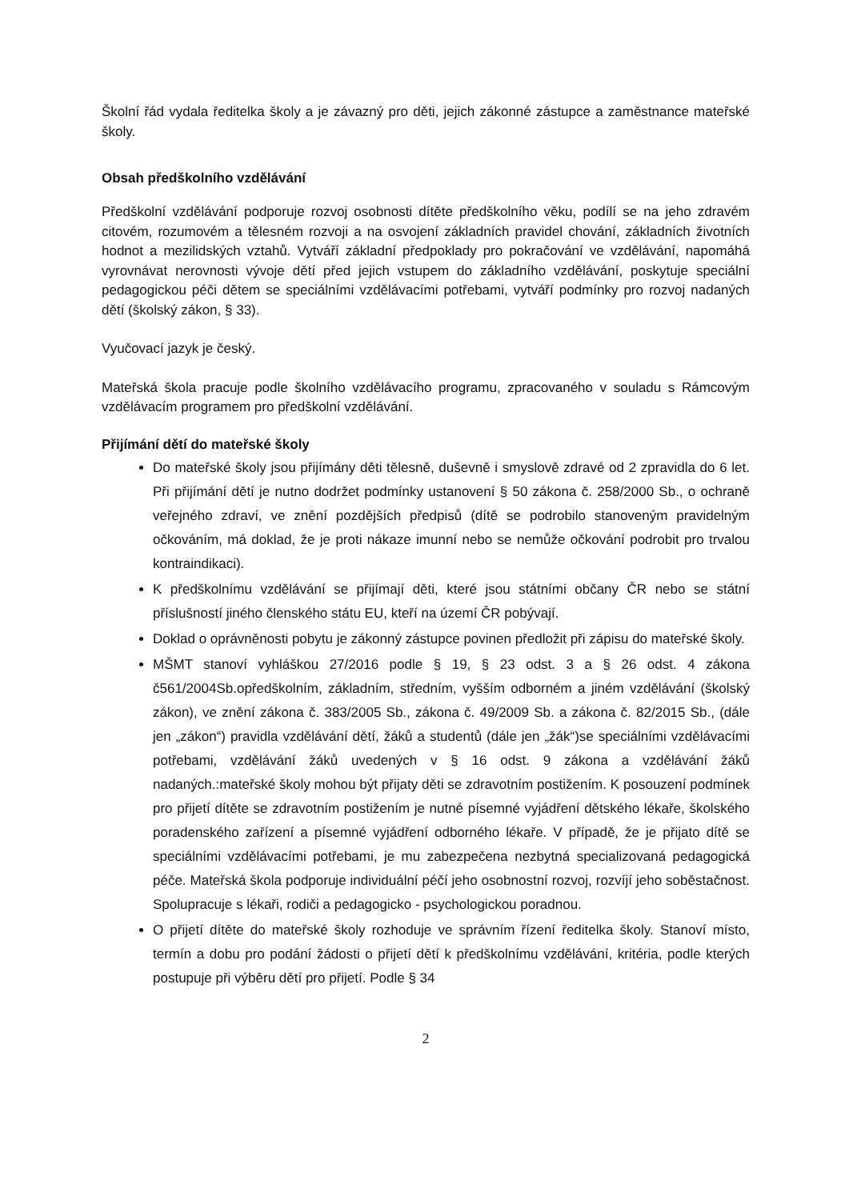Školní řád vydala ředitelka školy a je závazný pro děti, jejich zákonné zástupce a zaměstnance mateřské školy.
Obsah předškolního vzdělávání
Předškolní vzdělávání podporuje rozvoj osobnosti dítěte předškolního věku, podílí se na jeho zdravém citovém, rozumovém a tělesném rozvoji a na osvojení základních pravidel chování, základních životních hodnot a mezilidských vztahů. Vytváří základní předpoklady pro pokračování ve vzdělávání, napomáhá vyrovnávat nerovnosti vývoje dětí před jejich vstupem do základního vzdělávání, poskytuje speciální pedagogickou péči dětem se speciálními vzdělávacími potřebami, vytváří podmínky pro rozvoj nadaných dětí (školský zákon, § 33).
Vyučovací jazyk je český.
Mateřská škola pracuje podle školního vzdělávacího programu, zpracovaného v souladu s Rámcovým vzdělávacím programem pro předškolní vzdělávání.
Přijímání dětí do mateřské školy
Do mateřské školy jsou přijímány děti tělesně, duševně i smyslově zdravé od 2 zpravidla do 6 let. Při přijímání dětí je nutno dodržet podmínky ustanovení § 50 zákona č. 258/2000 Sb., o ochraně veřejného zdraví, ve znění pozdějších předpisů (dítě se podrobilo stanoveným pravidelným očkováním, má doklad, že je proti nákaze imunní nebo se nemůže očkování podrobit pro trvalou kontraindikaci).
K předškolnímu vzdělávání se přijímají děti, které jsou státními občany ČR nebo se státní příslušností jiného členského státu EU, kteří na území ČR pobývají.
Doklad o oprávněnosti pobytu je zákonný zástupce povinen předložit při zápisu do mateřské školy.
MŠMT stanoví vyhláškou 27/2016 podle § 19, § 23 odst. 3 a § 26 odst. 4 zákona č561/2004Sb.opředškolním, základním, středním, vyšším odborném a jiném vzdělávání (školský zákon), ve znění zákona č. 383/2005 Sb., zákona č. 49/2009 Sb. a zákona č. 82/2015 Sb., (dále jen „zákon“) pravidla vzdělávání dětí, žáků a studentů (dále jen „žák“)se speciálními vzdělávacími potřebami, vzdělávání žáků uvedených v § 16 odst. 9 zákona a vzdělávání žáků nadaných.:mateřské školy mohou být přijaty děti se zdravotním postižením. K posouzení podmínek pro přijetí dítěte se zdravotním postižením je nutné písemné vyjádření dětského lékaře, školského poradenského zařízení a písemné vyjádření odborného lékaře. V případě, že je přijato dítě se speciálními vzdělávacími potřebami, je mu zabezpečena nezbytná specializovaná pedagogická péče. Mateřská škola podporuje individuální péčí jeho osobnostní rozvoj, rozvíjí jeho soběstačnost. Spolupracuje s lékaři, rodiči a pedagogicko - psychologickou poradnou.
O přijetí dítěte do mateřské školy rozhoduje ve správním řízení ředitelka školy. Stanoví místo, termín a dobu pro podání žádosti o přijetí dětí k předškolnímu vzdělávání, kritéria, podle kterých postupuje při výběru dětí pro přijetí. Podle § 34
2